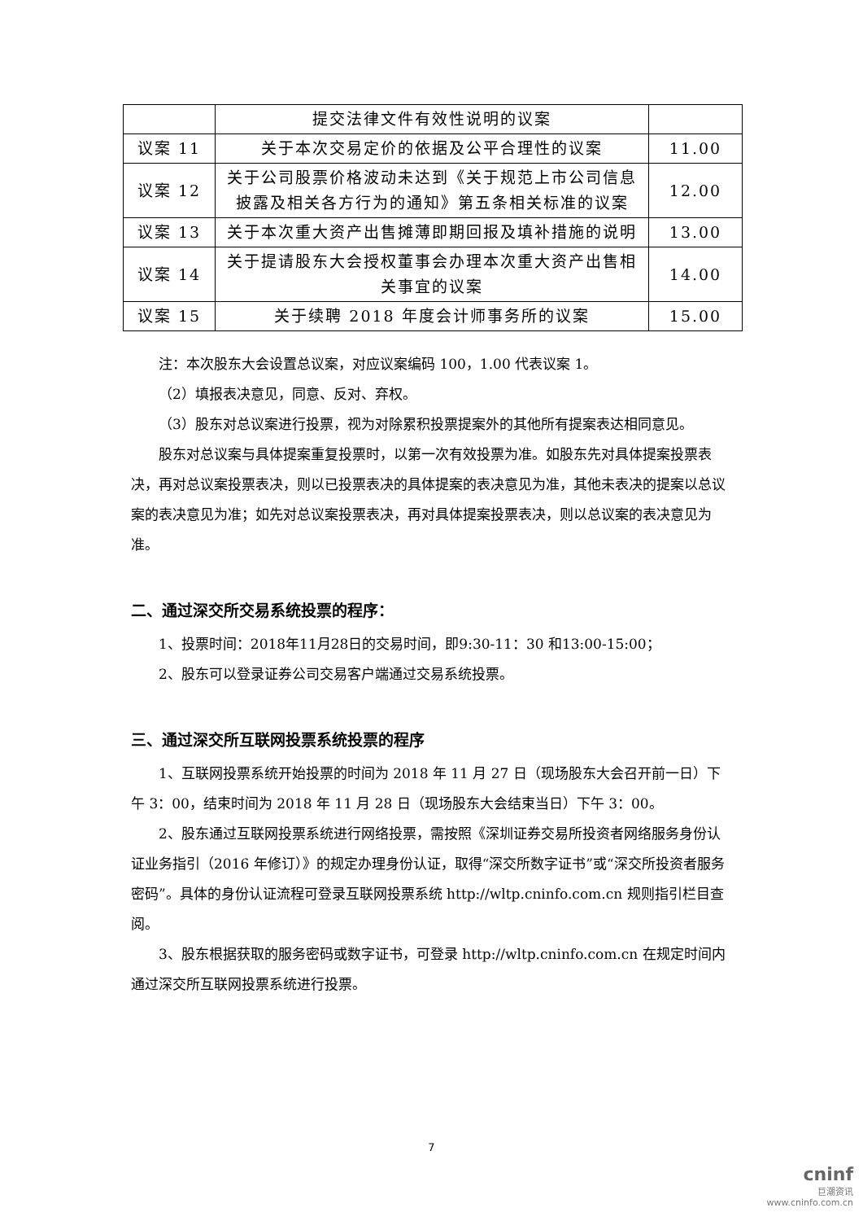| | 提交法律文件有效性说明的议案 | |
| 议案 11 | 关于本次交易定价的依据及公平合理性的议案 | 11.00 |
| 议案 12 | 关于公司股票价格波动未达到《关于规范上市公司信息披露及相关各方行为的通知》第五条相关标准的议案 | 12.00 |
| 议案 13 | 关于本次重大资产出售摊薄即期回报及填补措施的说明 | 13.00 |
| 议案 14 | 关于提请股东大会授权董事会办理本次重大资产出售相关事宜的议案 | 14.00 |
| 议案 15 | 关于续聘 2018 年度会计师事务所的议案 | 15.00 |
注：本次股东大会设置总议案，对应议案编码 100，1.00 代表议案 1。
（2）填报表决意见，同意、反对、弃权。
（3）股东对总议案进行投票，视为对除累积投票提案外的其他所有提案表达相同意见。
股东对总议案与具体提案重复投票时，以第一次有效投票为准。如股东先对具体提案投票表决，再对总议案投票表决，则以已投票表决的具体提案的表决意见为准，其他未表决的提案以总议案的表决意见为准；如先对总议案投票表决，再对具体提案投票表决，则以总议案的表决意见为准。
二、通过深交所交易系统投票的程序：
1、投票时间：2018年11月28日的交易时间，即9:30-11：30 和13:00-15:00；
2、股东可以登录证券公司交易客户端通过交易系统投票。
三、通过深交所互联网投票系统投票的程序
1、互联网投票系统开始投票的时间为 2018 年 11 月 27 日（现场股东大会召开前一日）下午 3：00，结束时间为 2018 年 11 月 28 日（现场股东大会结束当日）下午 3：00。
2、股东通过互联网投票系统进行网络投票，需按照《深圳证券交易所投资者网络服务身份认证业务指引（2016 年修订）》的规定办理身份认证，取得“深交所数字证书”或“深交所投资者服务密码”。具体的身份认证流程可登录互联网投票系统 http://wltp.cninfo.com.cn 规则指引栏目查阅。
3、股东根据获取的服务密码或数字证书，可登录 http://wltp.cninfo.com.cn 在规定时间内通过深交所互联网投票系统进行投票。
7
cninf
巨潮资讯
www.cninfo.com.cn